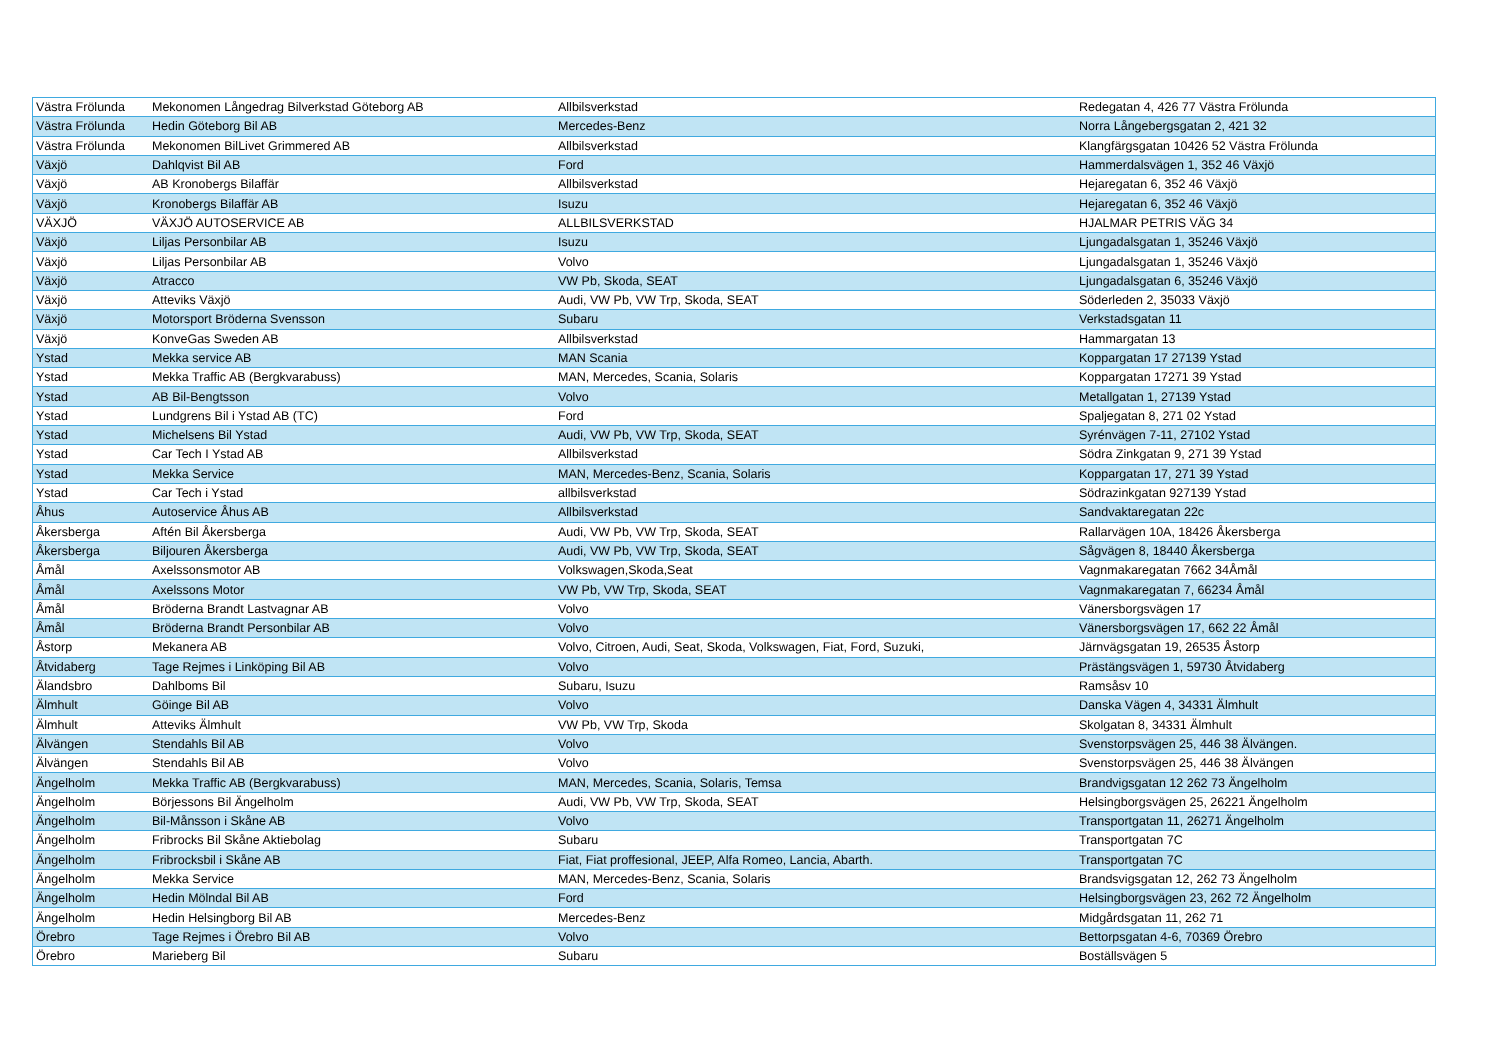| Västra Frölunda | Mekonomen Långedrag Bilverkstad Göteborg AB | Allbilsverkstad | Redegatan 4, 426 77 Västra Frölunda |
| Västra Frölunda | Hedin Göteborg Bil AB | Mercedes-Benz | Norra Långebergsgatan 2, 421 32 |
| Västra Frölunda | Mekonomen BilLivet Grimmered AB | Allbilsverkstad | Klangfärgsgatan 10426 52 Västra Frölunda |
| Växjö | Dahlqvist Bil AB | Ford | Hammerdalsvägen 1, 352 46 Växjö |
| Växjö | AB Kronobergs Bilaffär | Allbilsverkstad | Hejaregatan 6, 352 46 Växjö |
| Växjö | Kronobergs Bilaffär AB | Isuzu | Hejaregatan 6, 352 46 Växjö |
| VÄXJÖ | VÄXJÖ AUTOSERVICE AB | ALLBILSVERKSTAD | HJALMAR PETRIS VÄG 34 |
| Växjö | Liljas Personbilar AB | Isuzu | Ljungadalsgatan 1, 35246 Växjö |
| Växjö | Liljas Personbilar AB | Volvo | Ljungadalsgatan 1, 35246 Växjö |
| Växjö | Atracco | VW Pb, Skoda, SEAT | Ljungadalsgatan 6, 35246 Växjö |
| Växjö | Atteviks Växjö | Audi, VW Pb, VW Trp, Skoda, SEAT | Söderleden 2, 35033 Växjö |
| Växjö | Motorsport Bröderna Svensson | Subaru | Verkstadsgatan 11 |
| Växjö | KonveGas Sweden AB | Allbilsverkstad | Hammargatan 13 |
| Ystad | Mekka service AB | MAN Scania | Koppargatan 17 27139 Ystad |
| Ystad | Mekka Traffic AB (Bergkvarabuss) | MAN, Mercedes, Scania, Solaris | Koppargatan 17271 39 Ystad |
| Ystad | AB Bil-Bengtsson | Volvo | Metallgatan 1, 27139 Ystad |
| Ystad | Lundgrens Bil i Ystad AB (TC) | Ford | Spaljegatan 8, 271 02 Ystad |
| Ystad | Michelsens Bil Ystad | Audi, VW Pb, VW Trp, Skoda, SEAT | Syrénvägen 7-11, 27102 Ystad |
| Ystad | Car Tech I Ystad AB | Allbilsverkstad | Södra Zinkgatan 9, 271 39 Ystad |
| Ystad | Mekka Service | MAN, Mercedes-Benz, Scania, Solaris | Koppargatan 17, 271 39 Ystad |
| Ystad | Car Tech i Ystad | allbilsverkstad | Södrazinkgatan 927139 Ystad |
| Åhus | Autoservice Åhus AB | Allbilsverkstad | Sandvaktaregatan 22c |
| Åkersberga | Aftén Bil Åkersberga | Audi, VW Pb, VW Trp, Skoda, SEAT | Rallarvägen 10A, 18426 Åkersberga |
| Åkersberga | Biljouren Åkersberga | Audi, VW Pb, VW Trp, Skoda, SEAT | Sågvägen 8, 18440 Åkersberga |
| Åmål | Axelssonsmotor AB | Volkswagen,Skoda,Seat | Vagnmakaregatan 7662 34Åmål |
| Åmål | Axelssons Motor | VW Pb, VW Trp, Skoda, SEAT | Vagnmakaregatan 7, 66234 Åmål |
| Åmål | Bröderna Brandt Lastvagnar AB | Volvo | Vänersborgsvägen 17 |
| Åmål | Bröderna Brandt Personbilar AB | Volvo | Vänersborgsvägen 17, 662 22 Åmål |
| Åstorp | Mekanera AB | Volvo, Citroen, Audi, Seat, Skoda, Volkswagen, Fiat, Ford, Suzuki, | Järnvägsgatan 19, 26535 Åstorp |
| Åtvidaberg | Tage Rejmes i Linköping Bil AB | Volvo | Prästängsvägen 1, 59730 Åtvidaberg |
| Älandsbro | Dahlboms Bil | Subaru, Isuzu | Ramsåsv 10 |
| Älmhult | Göinge Bil AB | Volvo | Danska Vägen 4, 34331 Älmhult |
| Älmhult | Atteviks Älmhult | VW Pb, VW Trp, Skoda | Skolgatan 8, 34331 Älmhult |
| Älvängen | Stendahls Bil AB | Volvo | Svenstorpsvägen 25, 446 38 Älvängen. |
| Älvängen | Stendahls Bil AB | Volvo | Svenstorpsvägen 25, 446 38 Älvängen |
| Ängelholm | Mekka Traffic AB (Bergkvarabuss) | MAN, Mercedes, Scania, Solaris, Temsa | Brandvigsgatan 12 262 73 Ängelholm |
| Ängelholm | Börjessons Bil Ängelholm | Audi, VW Pb, VW Trp, Skoda, SEAT | Helsingborgsvägen 25, 26221 Ängelholm |
| Ängelholm | Bil-Månsson i Skåne AB | Volvo | Transportgatan 11, 26271 Ängelholm |
| Ängelholm | Fribrocks Bil Skåne Aktiebolag | Subaru | Transportgatan 7C |
| Ängelholm | Fribrocksbil i Skåne AB | Fiat, Fiat proffesional, JEEP, Alfa Romeo, Lancia, Abarth. | Transportgatan 7C |
| Ängelholm | Mekka Service | MAN, Mercedes-Benz, Scania, Solaris | Brandsvigsgatan 12, 262 73 Ängelholm |
| Ängelholm | Hedin Mölndal Bil AB | Ford | Helsingborgsvägen 23, 262 72 Ängelholm |
| Ängelholm | Hedin Helsingborg Bil AB | Mercedes-Benz | Midgårdsgatan 11, 262 71 |
| Örebro | Tage Rejmes i Örebro Bil AB | Volvo | Bettorpsgatan 4-6, 70369 Örebro |
| Örebro | Marieberg Bil | Subaru | Boställsvägen 5 |